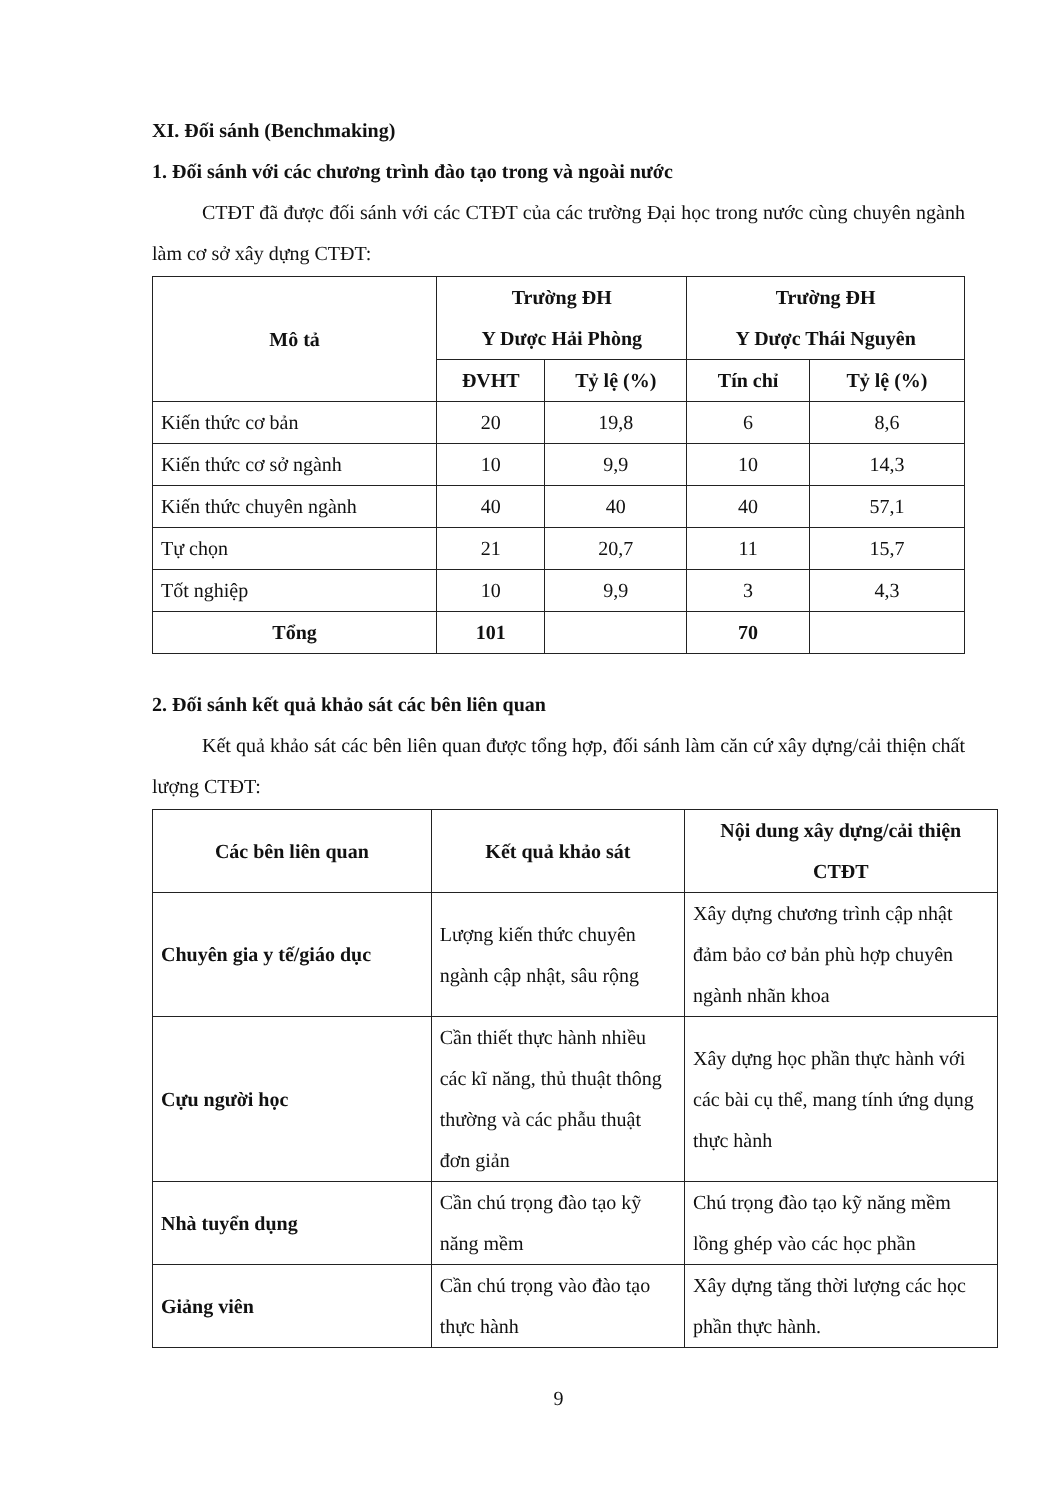XI. Đối sánh (Benchmaking)
1. Đối sánh với các chương trình đào tạo trong và ngoài nước
CTĐT đã được đối sánh với các CTĐT của các trường Đại học trong nước cùng chuyên ngành làm cơ sở xây dựng CTĐT:
| Mô tả | Trường ĐH Y Dược Hải Phòng | | Trường ĐH Y Dược Thái Nguyên | |
| --- | --- | --- | --- | --- |
| | ĐVHT | Tỷ lệ (%) | Tín chỉ | Tỷ lệ (%) |
| Kiến thức cơ bản | 20 | 19,8 | 6 | 8,6 |
| Kiến thức cơ sở ngành | 10 | 9,9 | 10 | 14,3 |
| Kiến thức chuyên ngành | 40 | 40 | 40 | 57,1 |
| Tự chọn | 21 | 20,7 | 11 | 15,7 |
| Tốt nghiệp | 10 | 9,9 | 3 | 4,3 |
| Tổng | 101 | | 70 | |
2. Đối sánh kết quả khảo sát các bên liên quan
Kết quả khảo sát các bên liên quan được tổng hợp, đối sánh làm căn cứ xây dựng/cải thiện chất lượng CTĐT:
| Các bên liên quan | Kết quả khảo sát | Nội dung xây dựng/cải thiện CTĐT |
| --- | --- | --- |
| Chuyên gia y tế/giáo dục | Lượng kiến thức chuyên ngành cập nhật, sâu rộng | Xây dựng chương trình cập nhật đảm bảo cơ bản phù hợp chuyên ngành nhãn khoa |
| Cựu người học | Cần thiết thực hành nhiều các kĩ năng, thủ thuật thông thường và các phẫu thuật đơn giản | Xây dựng học phần thực hành với các bài cụ thể, mang tính ứng dụng thực hành |
| Nhà tuyển dụng | Cần chú trọng đào tạo kỹ năng mềm | Chú trọng đào tạo kỹ năng mềm lồng ghép vào các học phần |
| Giảng viên | Cần chú trọng vào đào tạo thực hành | Xây dựng tăng thời lượng các học phần thực hành. |
9